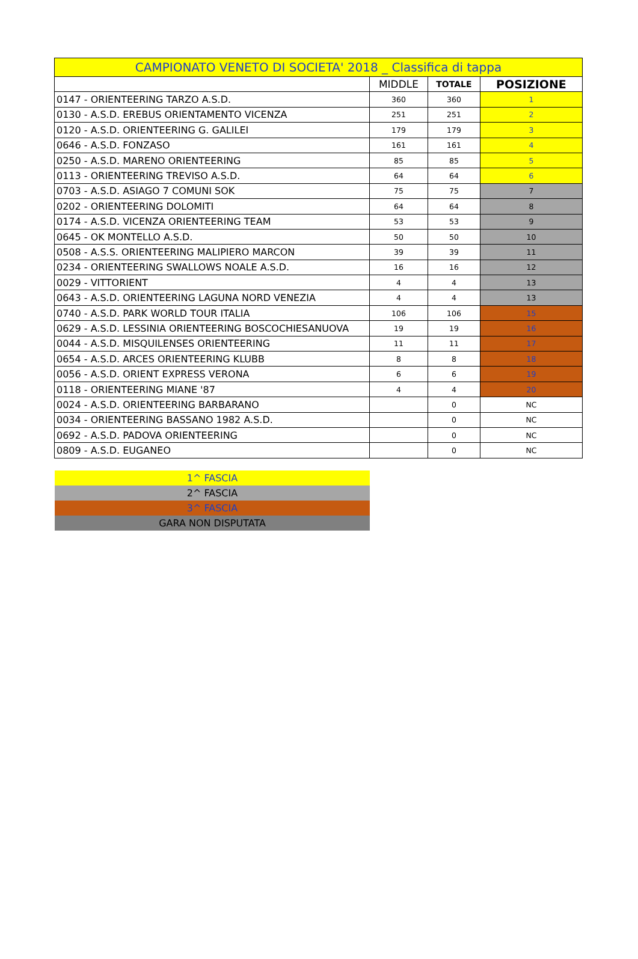| CAMPIONATO VENETO DI SOCIETA' 2018 _ Classifica di tappa | | | |
| --- | --- | --- | --- |
| | MIDDLE | TOTALE | POSIZIONE |
| 0147 - ORIENTEERING TARZO A.S.D. | 360 | 360 | 1 |
| 0130 - A.S.D. EREBUS ORIENTAMENTO VICENZA | 251 | 251 | 2 |
| 0120 - A.S.D. ORIENTEERING G. GALILEI | 179 | 179 | 3 |
| 0646 - A.S.D. FONZASO | 161 | 161 | 4 |
| 0250 - A.S.D. MARENO ORIENTEERING | 85 | 85 | 5 |
| 0113 - ORIENTEERING TREVISO A.S.D. | 64 | 64 | 6 |
| 0703 - A.S.D. ASIAGO 7 COMUNI SOK | 75 | 75 | 7 |
| 0202 - ORIENTEERING DOLOMITI | 64 | 64 | 8 |
| 0174 - A.S.D. VICENZA ORIENTEERING TEAM | 53 | 53 | 9 |
| 0645 - OK MONTELLO A.S.D. | 50 | 50 | 10 |
| 0508 - A.S.S. ORIENTEERING MALIPIERO MARCON | 39 | 39 | 11 |
| 0234 - ORIENTEERING SWALLOWS NOALE A.S.D. | 16 | 16 | 12 |
| 0029 - VITTORIENT | 4 | 4 | 13 |
| 0643 - A.S.D. ORIENTEERING LAGUNA NORD VENEZIA | 4 | 4 | 13 |
| 0740 - A.S.D. PARK WORLD TOUR ITALIA | 106 | 106 | 15 |
| 0629 - A.S.D. LESSINIA ORIENTEERING BOSCOCHIESANUOVA | 19 | 19 | 16 |
| 0044 - A.S.D. MISQUILENSES ORIENTEERING | 11 | 11 | 17 |
| 0654 - A.S.D. ARCES ORIENTEERING KLUBB | 8 | 8 | 18 |
| 0056 - A.S.D. ORIENT EXPRESS VERONA | 6 | 6 | 19 |
| 0118 - ORIENTEERING MIANE '87 | 4 | 4 | 20 |
| 0024 - A.S.D. ORIENTEERING BARBARANO | | 0 | NC |
| 0034 - ORIENTEERING BASSANO 1982 A.S.D. | | 0 | NC |
| 0692 - A.S.D. PADOVA ORIENTEERING | | 0 | NC |
| 0809 - A.S.D. EUGANEO | | 0 | NC |
| 1^ FASCIA |
| 2^ FASCIA |
| 3^ FASCIA |
| GARA NON DISPUTATA |